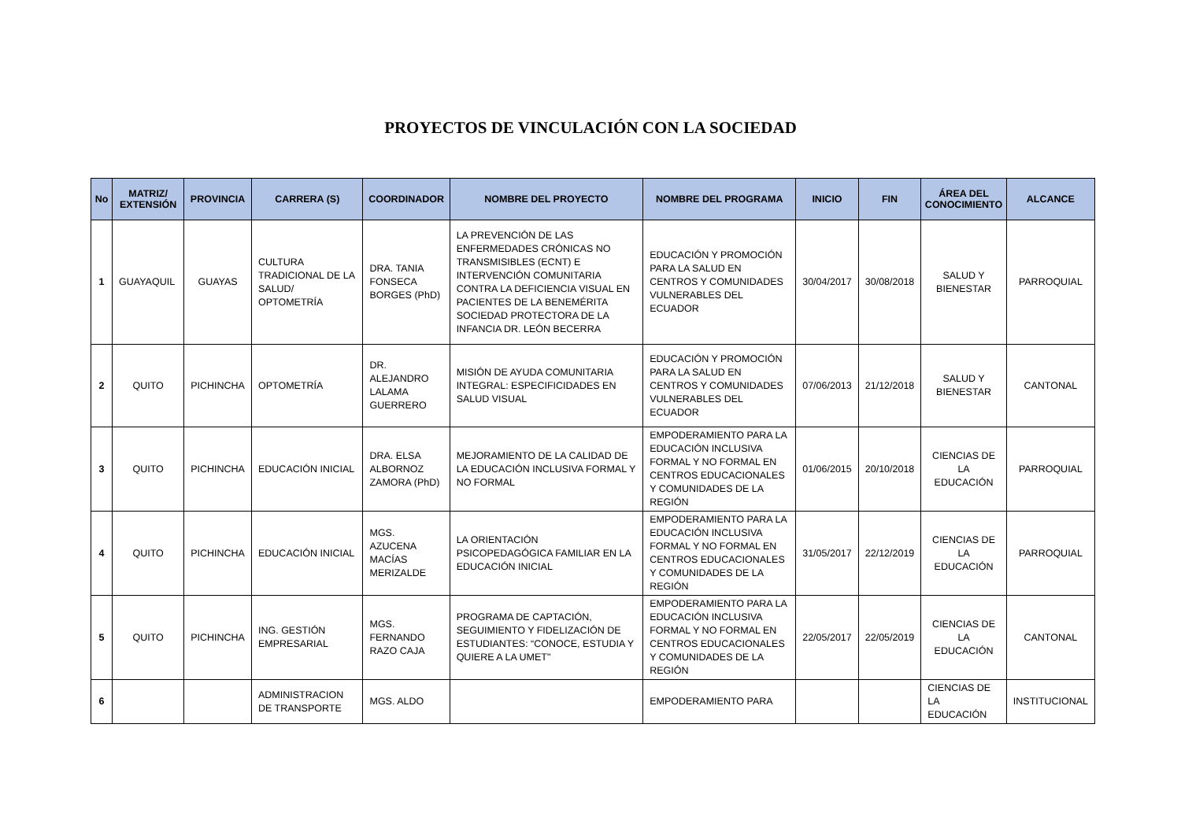PROYECTOS DE VINCULACIÓN CON LA SOCIEDAD
| No | MATRIZ/ EXTENSIÓN | PROVINCIA | CARRERA (S) | COORDINADOR | NOMBRE DEL PROYECTO | NOMBRE DEL PROGRAMA | INICIO | FIN | ÁREA DEL CONOCIMIENTO | ALCANCE |
| --- | --- | --- | --- | --- | --- | --- | --- | --- | --- | --- |
| 1 | GUAYAQUIL | GUAYAS | CULTURA TRADICIONAL DE LA SALUD/ OPTOMETRÍA | DRA. TANIA FONSECA BORGES (PhD) | LA PREVENCIÓN DE LAS ENFERMEDADES CRÓNICAS NO TRANSMISIBLES (ECNT) E INTERVENCIÓN COMUNITARIA CONTRA LA DEFICIENCIA VISUAL EN PACIENTES DE LA BENEMÉRITA SOCIEDAD PROTECTORA DE LA INFANCIA DR. LEÓN BECERRA | EDUCACIÓN Y PROMOCIÓN PARA LA SALUD EN CENTROS Y COMUNIDADES VULNERABLES DEL ECUADOR | 30/04/2017 | 30/08/2018 | SALUD Y BIENESTAR | PARROQUIAL |
| 2 | QUITO | PICHINCHA | OPTOMETRÍA | DR. ALEJANDRO LALAMA GUERRERO | MISIÓN DE AYUDA COMUNITARIA INTEGRAL: ESPECIFICIDADES EN SALUD VISUAL | EDUCACIÓN Y PROMOCIÓN PARA LA SALUD EN CENTROS Y COMUNIDADES VULNERABLES DEL ECUADOR | 07/06/2013 | 21/12/2018 | SALUD Y BIENESTAR | CANTONAL |
| 3 | QUITO | PICHINCHA | EDUCACIÓN INICIAL | DRA. ELSA ALBORNOZ ZAMORA (PhD) | MEJORAMIENTO DE LA CALIDAD DE LA EDUCACIÓN INCLUSIVA FORMAL Y NO FORMAL | EMPODERAMIENTO PARA LA EDUCACIÓN INCLUSIVA FORMAL Y NO FORMAL EN CENTROS EDUCACIONALES Y COMUNIDADES DE LA REGIÓN | 01/06/2015 | 20/10/2018 | CIENCIAS DE LA EDUCACIÓN | PARROQUIAL |
| 4 | QUITO | PICHINCHA | EDUCACIÓN INICIAL | MGS. AZUCENA MACÍAS MERIZALDE | LA ORIENTACIÓN PSICOPEDAGÓGICA FAMILIAR EN LA EDUCACIÓN INICIAL | EMPODERAMIENTO PARA LA EDUCACIÓN INCLUSIVA FORMAL Y NO FORMAL EN CENTROS EDUCACIONALES Y COMUNIDADES DE LA REGIÓN | 31/05/2017 | 22/12/2019 | CIENCIAS DE LA EDUCACIÓN | PARROQUIAL |
| 5 | QUITO | PICHINCHA | ING. GESTIÓN EMPRESARIAL | MGS. FERNANDO RAZO CAJA | PROGRAMA DE CAPTACIÓN, SEGUIMIENTO Y FIDELIZACIÓN DE ESTUDIANTES: “CONOCE, ESTUDIA Y QUIERE A LA UMET" | EMPODERAMIENTO PARA LA EDUCACIÓN INCLUSIVA FORMAL Y NO FORMAL EN CENTROS EDUCACIONALES Y COMUNIDADES DE LA REGIÓN | 22/05/2017 | 22/05/2019 | CIENCIAS DE LA EDUCACIÓN | CANTONAL |
| 6 | | | ADMINISTRACION DE TRANSPORTE | MGS. ALDO | | EMPODERAMIENTO PARA | | | CIENCIAS DE LA EDUCACIÓN | INSTITUCIONAL |